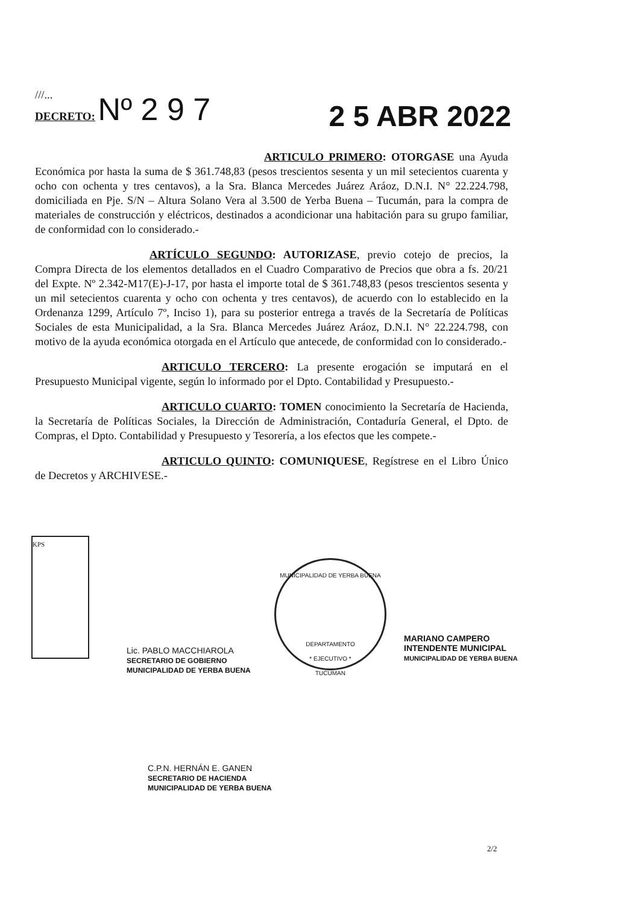///...
DECRETO: Nº 2 9 7
2 5 ABR 2022
ARTICULO PRIMERO: OTORGASE una Ayuda Económica por hasta la suma de $ 361.748,83 (pesos trescientos sesenta y un mil setecientos cuarenta y ocho con ochenta y tres centavos), a la Sra. Blanca Mercedes Juárez Aráoz, D.N.I. N° 22.224.798, domiciliada en Pje. S/N – Altura Solano Vera al 3.500 de Yerba Buena – Tucumán, para la compra de materiales de construcción y eléctricos, destinados a acondicionar una habitación para su grupo familiar, de conformidad con lo considerado.-
ARTÍCULO SEGUNDO: AUTORIZASE, previo cotejo de precios, la Compra Directa de los elementos detallados en el Cuadro Comparativo de Precios que obra a fs. 20/21 del Expte. Nº 2.342-M17(E)-J-17, por hasta el importe total de $ 361.748,83 (pesos trescientos sesenta y un mil setecientos cuarenta y ocho con ochenta y tres centavos), de acuerdo con lo establecido en la Ordenanza 1299, Artículo 7º, Inciso 1), para su posterior entrega a través de la Secretaría de Políticas Sociales de esta Municipalidad, a la Sra. Blanca Mercedes Juárez Aráoz, D.N.I. N° 22.224.798, con motivo de la ayuda económica otorgada en el Artículo que antecede, de conformidad con lo considerado.-
ARTICULO TERCERO: La presente erogación se imputará en el Presupuesto Municipal vigente, según lo informado por el Dpto. Contabilidad y Presupuesto.-
ARTICULO CUARTO: TOMEN conocimiento la Secretaría de Hacienda, la Secretaría de Políticas Sociales, la Dirección de Administración, Contaduría General, el Dpto. de Compras, el Dpto. Contabilidad y Presupuesto y Tesorería, a los efectos que les compete.-
ARTICULO QUINTO: COMUNIQUESE, Regístrese en el Libro Único de Decretos y ARCHIVESE.-
KPS
MUNICIPALIDAD DE YERBA BUENA
DEPARTAMENTO
* EJECUTIVO *
TUCUMAN
Lic. PABLO MACCHIAROLA
SECRETARIO DE GOBIERNO
MUNICIPALIDAD DE YERBA BUENA
MARIANO CAMPERO
INTENDENTE MUNICIPAL
MUNICIPALIDAD DE YERBA BUENA
C.P.N. HERNÁN E. GANEN
SECRETARIO DE HACIENDA
MUNICIPALIDAD DE YERBA BUENA
2/2